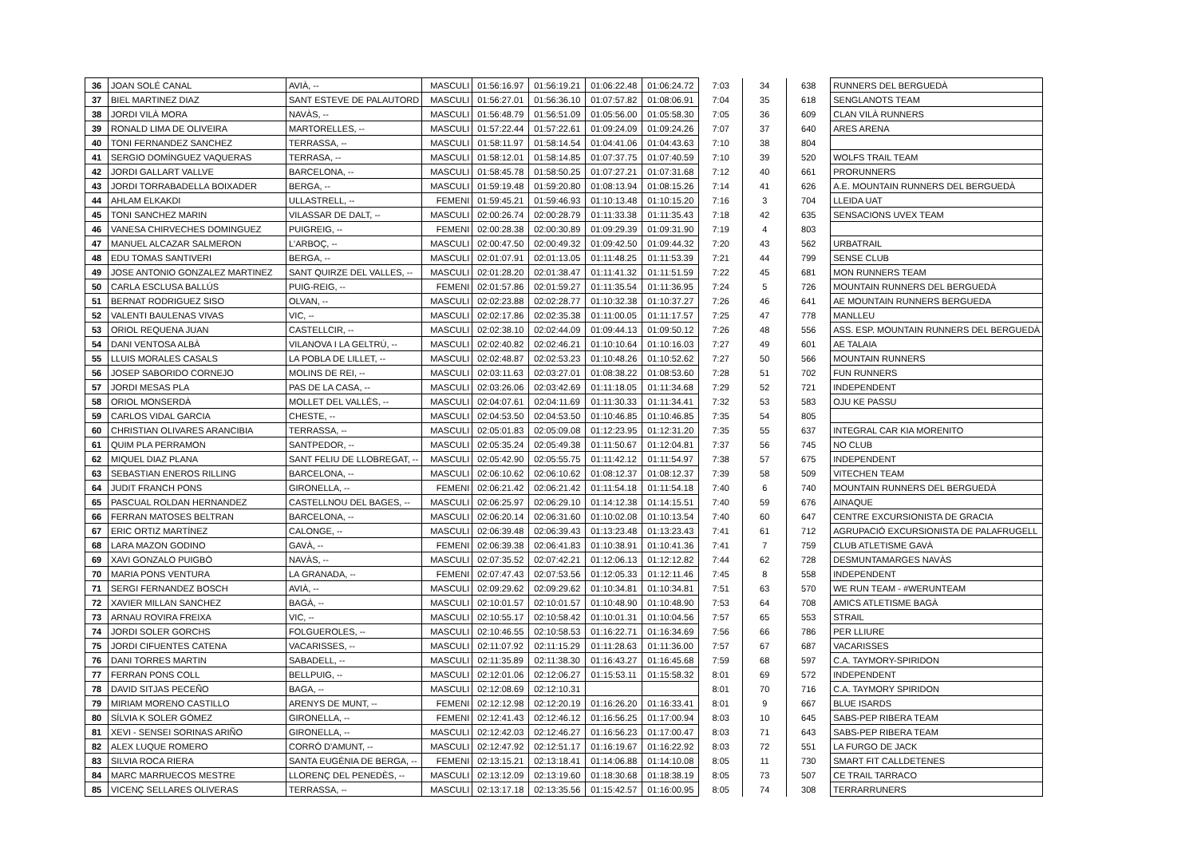| 36 | JOAN SOLÉ CANAL | AVIÀ, -- | MASCULI | 01:56:16.97 | 01:56:19.21 | 01:06:22.48 | 01:06:24.72 | 7:03 | 34 | 638 | RUNNERS DEL BERGUEDÀ |
| 37 | BIEL MARTINEZ DIAZ | SANT ESTEVE DE PALAUTORD | MASCULI | 01:56:27.01 | 01:56:36.10 | 01:07:57.82 | 01:08:06.91 | 7:04 | 35 | 618 | SENGLANOTS TEAM |
| 38 | JORDI VILÀ MORA | NAVÀS, -- | MASCULI | 01:56:48.79 | 01:56:51.09 | 01:05:56.00 | 01:05:58.30 | 7:05 | 36 | 609 | CLAN VILÀ RUNNERS |
| 39 | RONALD LIMA DE OLIVEIRA | MARTORELLES, -- | MASCULI | 01:57:22.44 | 01:57:22.61 | 01:09:24.09 | 01:09:24.26 | 7:07 | 37 | 640 | ARES ARENA |
| 40 | TONI FERNANDEZ SANCHEZ | TERRASSA, -- | MASCULI | 01:58:11.97 | 01:58:14.54 | 01:04:41.06 | 01:04:43.63 | 7:10 | 38 | 804 | |
| 41 | SERGIO DOMÍNGUEZ VAQUERAS | TERRASA, -- | MASCULI | 01:58:12.01 | 01:58:14.85 | 01:07:37.75 | 01:07:40.59 | 7:10 | 39 | 520 | WOLFS TRAIL TEAM |
| 42 | JORDI GALLART VALLVE | BARCELONA, -- | MASCULI | 01:58:45.78 | 01:58:50.25 | 01:07:27.21 | 01:07:31.68 | 7:12 | 40 | 661 | PRORUNNERS |
| 43 | JORDI TORRABADELLA BOIXADER | BERGA, -- | MASCULI | 01:59:19.48 | 01:59:20.80 | 01:08:13.94 | 01:08:15.26 | 7:14 | 41 | 626 | A.E. MOUNTAIN RUNNERS DEL BERGUEDÀ |
| 44 | AHLAM ELKAKDI | ULLASTRELL, -- | FEMENI | 01:59:45.21 | 01:59:46.93 | 01:10:13.48 | 01:10:15.20 | 7:16 | 3 | 704 | LLEIDA UAT |
| 45 | TONI SANCHEZ MARIN | VILASSAR DE DALT, -- | MASCULI | 02:00:26.74 | 02:00:28.79 | 01:11:33.38 | 01:11:35.43 | 7:18 | 42 | 635 | SENSACIONS UVEX TEAM |
| 46 | VANESA CHIRVECHES DOMINGUEZ | PUIGREIG, -- | FEMENI | 02:00:28.38 | 02:00:30.89 | 01:09:29.39 | 01:09:31.90 | 7:19 | 4 | 803 | |
| 47 | MANUEL ALCAZAR SALMERON | L'ARBOÇ, -- | MASCULI | 02:00:47.50 | 02:00:49.32 | 01:09:42.50 | 01:09:44.32 | 7:20 | 43 | 562 | URBATRAIL |
| 48 | EDU TOMAS SANTIVERI | BERGA, -- | MASCULI | 02:01:07.91 | 02:01:13.05 | 01:11:48.25 | 01:11:53.39 | 7:21 | 44 | 799 | SENSE CLUB |
| 49 | JOSE ANTONIO GONZALEZ MARTINEZ | SANT QUIRZE DEL VALLES, -- | MASCULI | 02:01:28.20 | 02:01:38.47 | 01:11:41.32 | 01:11:51.59 | 7:22 | 45 | 681 | MON RUNNERS TEAM |
| 50 | CARLA ESCLUSA BALLÚS | PUIG-REIG, -- | FEMENI | 02:01:57.86 | 02:01:59.27 | 01:11:35.54 | 01:11:36.95 | 7:24 | 5 | 726 | MOUNTAIN RUNNERS DEL BERGUEDÀ |
| 51 | BERNAT RODRIGUEZ SISO | OLVAN, -- | MASCULI | 02:02:23.88 | 02:02:28.77 | 01:10:32.38 | 01:10:37.27 | 7:26 | 46 | 641 | AE MOUNTAIN RUNNERS BERGUEDA |
| 52 | VALENTI BAULENAS VIVAS | VIC, -- | MASCULI | 02:02:17.86 | 02:02:35.38 | 01:11:00.05 | 01:11:17.57 | 7:25 | 47 | 778 | MANLLEU |
| 53 | ORIOL REQUENA JUAN | CASTELLCIR, -- | MASCULI | 02:02:38.10 | 02:02:44.09 | 01:09:44.13 | 01:09:50.12 | 7:26 | 48 | 556 | ASS. ESP. MOUNTAIN RUNNERS DEL BERGUEDÀ |
| 54 | DANI VENTOSA ALBÀ | VILANOVA I LA GELTRÚ, -- | MASCULI | 02:02:40.82 | 02:02:46.21 | 01:10:10.64 | 01:10:16.03 | 7:27 | 49 | 601 | AE TALAIA |
| 55 | LLUIS MORALES CASALS | LA POBLA DE LILLET, -- | MASCULI | 02:02:48.87 | 02:02:53.23 | 01:10:48.26 | 01:10:52.62 | 7:27 | 50 | 566 | MOUNTAIN RUNNERS |
| 56 | JOSEP SABORIDO CORNEJO | MOLINS DE REI, -- | MASCULI | 02:03:11.63 | 02:03:27.01 | 01:08:38.22 | 01:08:53.60 | 7:28 | 51 | 702 | FUN RUNNERS |
| 57 | JORDI MESAS PLA | PAS DE LA CASA, -- | MASCULI | 02:03:26.06 | 02:03:42.69 | 01:11:18.05 | 01:11:34.68 | 7:29 | 52 | 721 | INDEPENDENT |
| 58 | ORIOL MONSERDÀ | MOLLET DEL VALLÉS, -- | MASCULI | 02:04:07.61 | 02:04:11.69 | 01:11:30.33 | 01:11:34.41 | 7:32 | 53 | 583 | OJU KE PASSU |
| 59 | CARLOS VIDAL GARCIA | CHESTE, -- | MASCULI | 02:04:53.50 | 02:04:53.50 | 01:10:46.85 | 01:10:46.85 | 7:35 | 54 | 805 | |
| 60 | CHRISTIAN OLIVARES ARANCIBIA | TERRASSA, -- | MASCULI | 02:05:01.83 | 02:05:09.08 | 01:12:23.95 | 01:12:31.20 | 7:35 | 55 | 637 | INTEGRAL CAR KIA MORENITO |
| 61 | QUIM PLA PERRAMON | SANTPEDOR, -- | MASCULI | 02:05:35.24 | 02:05:49.38 | 01:11:50.67 | 01:12:04.81 | 7:37 | 56 | 745 | NO CLUB |
| 62 | MIQUEL DIAZ PLANA | SANT FELIU DE LLOBREGAT, -- | MASCULI | 02:05:42.90 | 02:05:55.75 | 01:11:42.12 | 01:11:54.97 | 7:38 | 57 | 675 | INDEPENDENT |
| 63 | SEBASTIAN ENEROS RILLING | BARCELONA, -- | MASCULI | 02:06:10.62 | 02:06:10.62 | 01:08:12.37 | 01:08:12.37 | 7:39 | 58 | 509 | VITECHEN TEAM |
| 64 | JUDIT FRANCH PONS | GIRONELLA, -- | FEMENI | 02:06:21.42 | 02:06:21.42 | 01:11:54.18 | 01:11:54.18 | 7:40 | 6 | 740 | MOUNTAIN RUNNERS DEL BERGUEDÀ |
| 65 | PASCUAL ROLDAN HERNANDEZ | CASTELLNOU DEL BAGES, -- | MASCULI | 02:06:25.97 | 02:06:29.10 | 01:14:12.38 | 01:14:15.51 | 7:40 | 59 | 676 | AINAQUE |
| 66 | FERRAN MATOSES BELTRAN | BARCELONA, -- | MASCULI | 02:06:20.14 | 02:06:31.60 | 01:10:02.08 | 01:10:13.54 | 7:40 | 60 | 647 | CENTRE EXCURSIONISTA DE GRACIA |
| 67 | ERIC ORTIZ MARTÍNEZ | CALONGE, -- | MASCULI | 02:06:39.48 | 02:06:39.43 | 01:13:23.48 | 01:13:23.43 | 7:41 | 61 | 712 | AGRUPACIÓ EXCURSIONISTA DE PALAFRUGELL |
| 68 | LARA MAZON GODINO | GAVÀ, -- | FEMENI | 02:06:39.38 | 02:06:41.83 | 01:10:38.91 | 01:10:41.36 | 7:41 | 7 | 759 | CLUB ATLETISME GAVÀ |
| 69 | XAVI GONZALO PUIGBÒ | NAVÀS, -- | MASCULI | 02:07:35.52 | 02:07:42.21 | 01:12:06.13 | 01:12:12.82 | 7:44 | 62 | 728 | DESMUNTAMARGES NAVÀS |
| 70 | MARIA PONS VENTURA | LA GRANADA, -- | FEMENI | 02:07:47.43 | 02:07:53.56 | 01:12:05.33 | 01:12:11.46 | 7:45 | 8 | 558 | INDEPENDENT |
| 71 | SERGI FERNANDEZ BOSCH | AVIÀ, -- | MASCULI | 02:09:29.62 | 02:09:29.62 | 01:10:34.81 | 01:10:34.81 | 7:51 | 63 | 570 | WE RUN TEAM - #WERUNTEAM |
| 72 | XAVIER MILLAN SANCHEZ | BAGÀ, -- | MASCULI | 02:10:01.57 | 02:10:01.57 | 01:10:48.90 | 01:10:48.90 | 7:53 | 64 | 708 | AMICS ATLETISME BAGÀ |
| 73 | ARNAU ROVIRA FREIXA | VIC, -- | MASCULI | 02:10:55.17 | 02:10:58.42 | 01:10:01.31 | 01:10:04.56 | 7:57 | 65 | 553 | STRAIL |
| 74 | JORDI SOLER GORCHS | FOLGUEROLES, -- | MASCULI | 02:10:46.55 | 02:10:58.53 | 01:16:22.71 | 01:16:34.69 | 7:56 | 66 | 786 | PER LLIURE |
| 75 | JORDI CIFUENTES CATENA | VACARISSES, -- | MASCULI | 02:11:07.92 | 02:11:15.29 | 01:11:28.63 | 01:11:36.00 | 7:57 | 67 | 687 | VACARISSES |
| 76 | DANI TORRES MARTIN | SABADELL, -- | MASCULI | 02:11:35.89 | 02:11:38.30 | 01:16:43.27 | 01:16:45.68 | 7:59 | 68 | 597 | C.A. TAYMORY-SPIRIDON |
| 77 | FERRAN PONS COLL | BELLPUIG, -- | MASCULI | 02:12:01.06 | 02:12:06.27 | 01:15:53.11 | 01:15:58.32 | 8:01 | 69 | 572 | INDEPENDENT |
| 78 | DAVID SITJAS PECEÑO | BAGA, -- | MASCULI | 02:12:08.69 | 02:12:10.31 | | | 8:01 | 70 | 716 | C.A. TAYMORY SPIRIDON |
| 79 | MIRIAM MORENO CASTILLO | ARENYS DE MUNT, -- | FEMENI | 02:12:12.98 | 02:12:20.19 | 01:16:26.20 | 01:16:33.41 | 8:01 | 9 | 667 | BLUE ISARDS |
| 80 | SÍLVIA K SOLER GÓMEZ | GIRONELLA, -- | FEMENI | 02:12:41.43 | 02:12:46.12 | 01:16:56.25 | 01:17:00.94 | 8:03 | 10 | 645 | SABS-PEP RIBERA TEAM |
| 81 | XEVI - SENSEI SORINAS ARIÑO | GIRONELLA, -- | MASCULI | 02:12:42.03 | 02:12:46.27 | 01:16:56.23 | 01:17:00.47 | 8:03 | 71 | 643 | SABS-PEP RIBERA TEAM |
| 82 | ALEX LUQUE ROMERO | CORRÓ D'AMUNT, -- | MASCULI | 02:12:47.92 | 02:12:51.17 | 01:16:19.67 | 01:16:22.92 | 8:03 | 72 | 551 | LA FURGO DE JACK |
| 83 | SILVIA ROCA RIERA | SANTA EUGÈNIA DE BERGA, -- | FEMENI | 02:13:15.21 | 02:13:18.41 | 01:14:06.88 | 01:14:10.08 | 8:05 | 11 | 730 | SMART FIT CALLDETENES |
| 84 | MARC MARRUECOS MESTRE | LLORENÇ DEL PENEDÈS, -- | MASCULI | 02:13:12.09 | 02:13:19.60 | 01:18:30.68 | 01:18:38.19 | 8:05 | 73 | 507 | CE TRAIL TARRACO |
| 85 | VICENÇ SELLARES OLIVERAS | TERRASSA, -- | MASCULI | 02:13:17.18 | 02:13:35.56 | 01:15:42.57 | 01:16:00.95 | 8:05 | 74 | 308 | TERRARRUNERS |